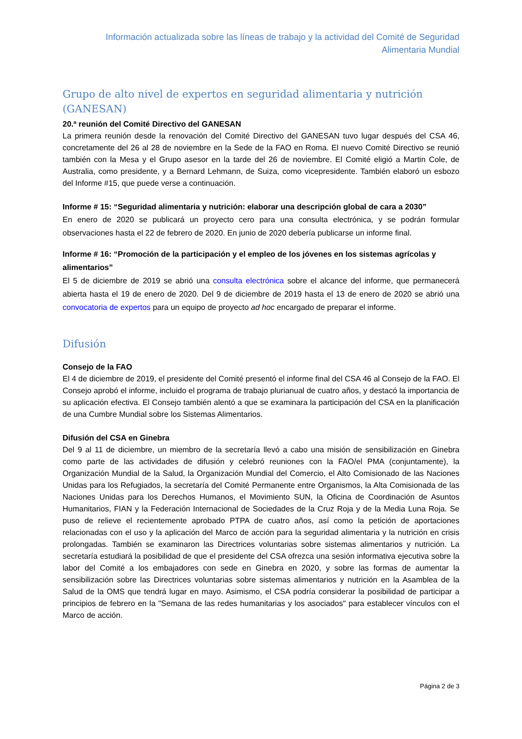Información actualizada sobre las líneas de trabajo y la actividad del Comité de Seguridad
Alimentaria Mundial
Grupo de alto nivel de expertos en seguridad alimentaria y nutrición (GANESAN)
20.ª reunión del Comité Directivo del GANESAN
La primera reunión desde la renovación del Comité Directivo del GANESAN tuvo lugar después del CSA 46, concretamente del 26 al 28 de noviembre en la Sede de la FAO en Roma. El nuevo Comité Directivo se reunió también con la Mesa y el Grupo asesor en la tarde del 26 de noviembre. El Comité eligió a Martin Cole, de Australia, como presidente, y a Bernard Lehmann, de Suiza, como vicepresidente. También elaboró un esbozo del Informe #15, que puede verse a continuación.
Informe # 15: “Seguridad alimentaria y nutrición: elaborar una descripción global de cara a 2030”
En enero de 2020 se publicará un proyecto cero para una consulta electrónica, y se podrán formular observaciones hasta el 22 de febrero de 2020. En junio de 2020 debería publicarse un informe final.
Informe # 16: “Promoción de la participación y el empleo de los jóvenes en los sistemas agrícolas y alimentarios”
El 5 de diciembre de 2019 se abrió una consulta electrónica sobre el alcance del informe, que permanecerá abierta hasta el 19 de enero de 2020. Del 9 de diciembre de 2019 hasta el 13 de enero de 2020 se abrió una convocatoria de expertos para un equipo de proyecto ad hoc encargado de preparar el informe.
Difusión
Consejo de la FAO
El 4 de diciembre de 2019, el presidente del Comité presentó el informe final del CSA 46 al Consejo de la FAO. El Consejo aprobó el informe, incluido el programa de trabajo plurianual de cuatro años, y destacó la importancia de su aplicación efectiva. El Consejo también alentó a que se examinara la participación del CSA en la planificación de una Cumbre Mundial sobre los Sistemas Alimentarios.
Difusión del CSA en Ginebra
Del 9 al 11 de diciembre, un miembro de la secretaría llevó a cabo una misión de sensibilización en Ginebra como parte de las actividades de difusión y celebró reuniones con la FAO/el PMA (conjuntamente), la Organización Mundial de la Salud, la Organización Mundial del Comercio, el Alto Comisionado de las Naciones Unidas para los Refugiados, la secretaría del Comité Permanente entre Organismos, la Alta Comisionada de las Naciones Unidas para los Derechos Humanos, el Movimiento SUN, la Oficina de Coordinación de Asuntos Humanitarios, FIAN y la Federación Internacional de Sociedades de la Cruz Roja y de la Media Luna Roja. Se puso de relieve el recientemente aprobado PTPA de cuatro años, así como la petición de aportaciones relacionadas con el uso y la aplicación del Marco de acción para la seguridad alimentaria y la nutrición en crisis prolongadas. También se examinaron las Directrices voluntarias sobre sistemas alimentarios y nutrición. La secretaría estudiará la posibilidad de que el presidente del CSA ofrezca una sesión informativa ejecutiva sobre la labor del Comité a los embajadores con sede en Ginebra en 2020, y sobre las formas de aumentar la sensibilización sobre las Directrices voluntarias sobre sistemas alimentarios y nutrición en la Asamblea de la Salud de la OMS que tendrá lugar en mayo. Asimismo, el CSA podría considerar la posibilidad de participar a principios de febrero en la "Semana de las redes humanitarias y los asociados" para establecer vínculos con el Marco de acción.
Página 2 de 3